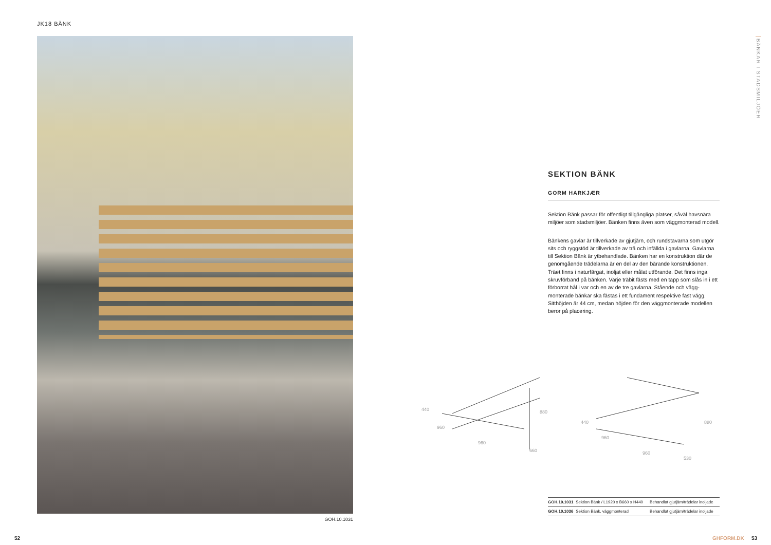JK18 BÄNK
GOH.10.1031
BÄNKAR I STADSMILJÖER
SEKTION BÄNK
GORM HARKJÆR
Sektion Bänk passar för offentligt tillgängliga platser, såväl havsnära miljöer som stadsmiljöer. Bänken finns även som väggmonterad modell.
Bänkens gavlar är tillverkade av gjutjärn, och rundstavarna som utgör sits och ryggstöd är tillverkade av trä och infällda i gavlarna. Gavlarna till Sektion Bänk är ytbehandlade. Bänken har en konstruktion där de genomgående trädelarna är en del av den bärande konstruktionen. Träet finns i naturfärgat, inoljat eller målat utförande. Det finns inga skruvförband på bänken. Varje träbit fästs med en tapp som slås in i ett förborrat hål i var och en av de tre gavlarna. Stående och vägg­monterade bänkar ska fästas i ett fundament respektive fast vägg. Sitthöjden är 44 cm, medan höjden för den väggmonterade modellen beror på placering.
440
880
960
960
660
440
880
960
960
530
| GOH.10.1031 | Sektion Bänk / L1920 x B660 x H440 | Behandlat gjutjärn/trädelar inoljade |
| GOH.10.1036 | Sektion Bänk, väggmonterad | Behandlat gjutjärn/trädelar inoljade |
52 GHFORM.DK 53